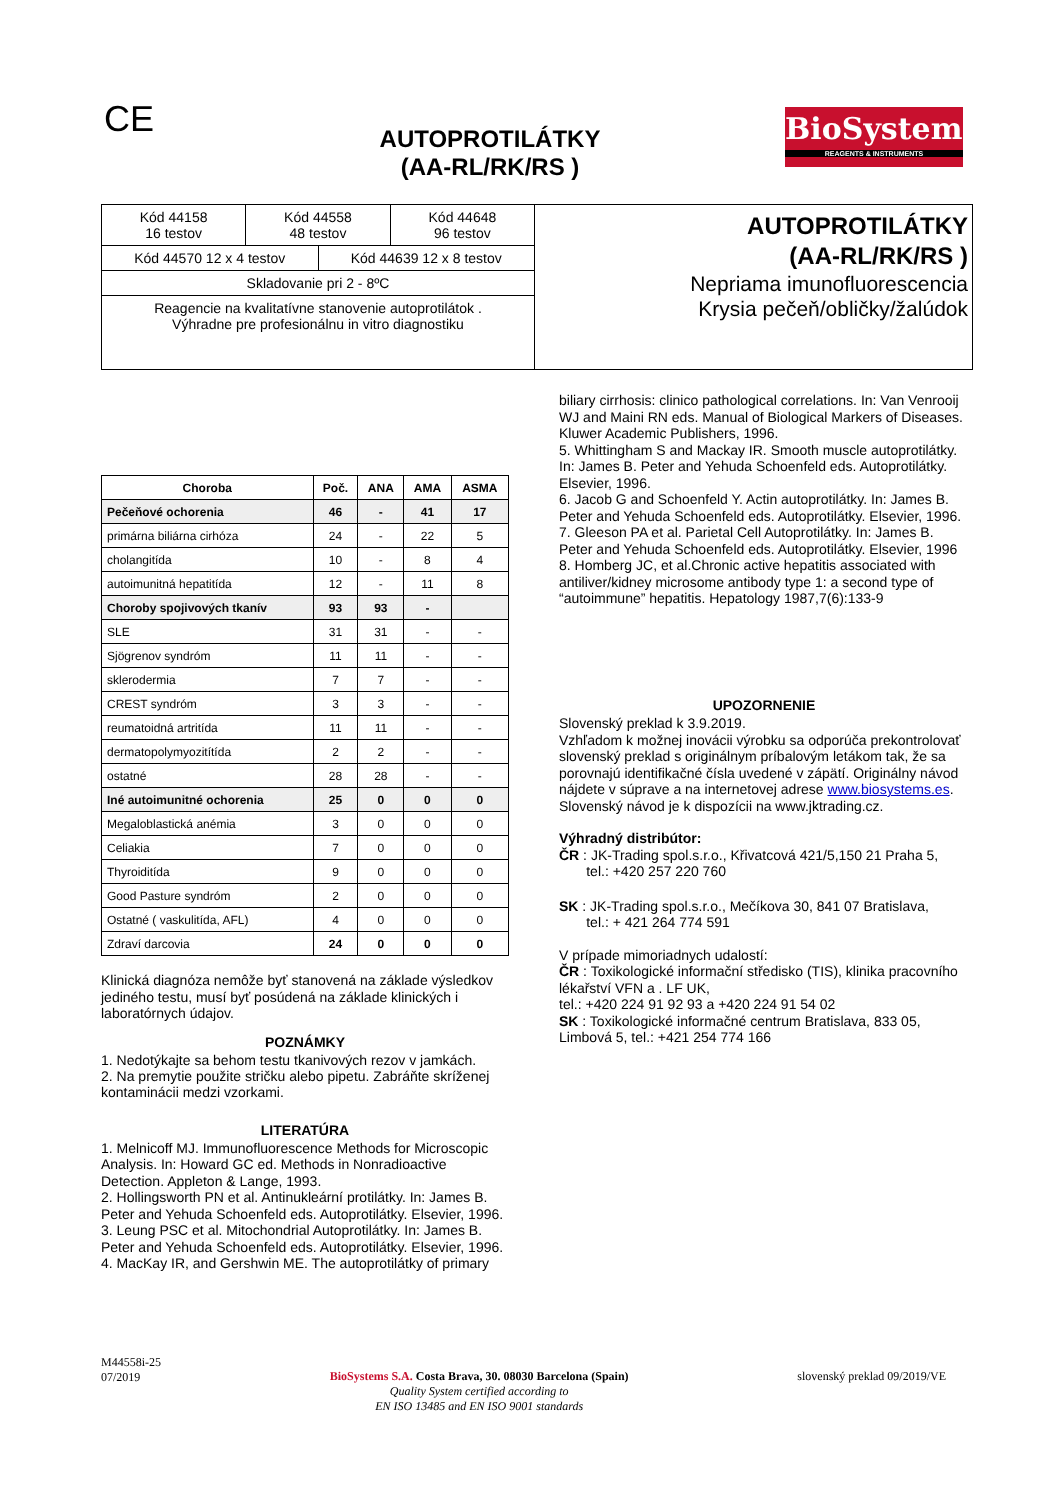CE
AUTOPROTILÁTKY
(AA-RL/RK/RS )
BioSystems
REAGENTS & INSTRUMENTS
| Kód 44158 16 testov | Kód 44558 48 testov | Kód 44648 96 testov |
| Kód 44570 12 x 4 testov | Kód 44639 12 x 8 testov |
| Skladovanie pri 2 - 8ºC | |
| Reagencie na kvalitatívne stanovenie autoprotilátok . Výhradne pre profesionálnu in vitro diagnostiku | |
AUTOPROTILÁTKY
(AA-RL/RK/RS )
Nepriama imunofluorescencia
Krysia pečeň/obličky/žalúdok
| Choroba | Poč. | ANA | AMA | ASMA |
| --- | --- | --- | --- | --- |
| Pečeňové ochorenia | 46 | - | 41 | 17 |
| primárna biliárna cirhóza | 24 | - | 22 | 5 |
| cholangitída | 10 | - | 8 | 4 |
| autoimunitná hepatitída | 12 | - | 11 | 8 |
| Choroby spojivových tkanív | 93 | 93 | - | |
| SLE | 31 | 31 | - | - |
| Sjögrenov syndróm | 11 | 11 | - | - |
| sklerodermia | 7 | 7 | - | - |
| CREST syndróm | 3 | 3 | - | - |
| reumatoidná artritída | 11 | 11 | - | - |
| dermatopolymyozitítída | 2 | 2 | - | - |
| ostatné | 28 | 28 | - | - |
| Iné autoimunitné ochorenia | 25 | 0 | 0 | 0 |
| Megaloblastická anémia | 3 | 0 | 0 | 0 |
| Celiakia | 7 | 0 | 0 | 0 |
| Thyroiditída | 9 | 0 | 0 | 0 |
| Good Pasture syndróm | 2 | 0 | 0 | 0 |
| Ostatné ( vaskulitída, AFL) | 4 | 0 | 0 | 0 |
| Zdraví darcovia | 24 | 0 | 0 | 0 |
Klinická diagnóza nemôže byť stanovená na základe výsledkov jediného testu, musí byť posúdená na základe klinických i laboratórnych údajov.
POZNÁMKY
1. Nedotýkajte sa behom testu tkanivových rezov v jamkách.
2. Na premytie použite stričku alebo pipetu. Zabráňte skríženej kontaminácii medzi vzorkami.
LITERATÚRA
1. Melnicoff MJ. Immunofluorescence Methods for Microscopic Analysis. In: Howard GC ed. Methods in Nonradioactive Detection. Appleton & Lange, 1993.
2. Hollingsworth PN et al. Antinukleární protilátky. In: James B. Peter and Yehuda Schoenfeld eds. Autoprotilátky. Elsevier, 1996.
3. Leung PSC et al. Mitochondrial Autoprotilátky. In: James B. Peter and Yehuda Schoenfeld eds. Autoprotilátky. Elsevier, 1996.
4. MacKay IR, and Gershwin ME. The autoprotilátky of primary
biliary cirrhosis: clinico pathological correlations. In: Van Venrooij WJ and Maini RN eds. Manual of Biological Markers of Diseases. Kluwer Academic Publishers, 1996.
5. Whittingham S and Mackay IR. Smooth muscle autoprotilátky. In: James B. Peter and Yehuda Schoenfeld eds. Autoprotilátky. Elsevier, 1996.
6. Jacob G and Schoenfeld Y. Actin autoprotilátky. In: James B. Peter and Yehuda Schoenfeld eds. Autoprotilátky. Elsevier, 1996.
7. Gleeson PA et al. Parietal Cell Autoprotilátky. In: James B. Peter and Yehuda Schoenfeld eds. Autoprotilátky. Elsevier, 1996
8. Homberg JC, et al.Chronic active hepatitis associated with antiliver/kidney microsome antibody type 1: a second type of “autoimmune” hepatitis. Hepatology 1987,7(6):133-9
UPOZORNENIE
Slovenský preklad k 3.9.2019.
Vzhľadom k možnej inovácii výrobku sa odporúča prekontrolovať slovenský preklad s originálnym príbalovým letákom tak, že sa porovnajú identifikačné čísla uvedené v zápätí. Originálny návod nájdete v súprave a na internetovej adrese www.biosystems.es.
Slovenský návod je k dispozícii na www.jktrading.cz.
Výhradný distribútor:
ČR : JK-Trading spol.s.r.o., Křivatcová 421/5,150 21 Praha 5,
tel.: +420 257 220 760
SK : JK-Trading spol.s.r.o., Mečíkova 30, 841 07 Bratislava,
tel.: + 421 264 774 591
V prípade mimoriadnych udalostí:
ČR : Toxikologické informační středisko (TIS), klinika pracovního lékařství VFN a . LF UK,
tel.: +420 224 91 92 93 a +420 224 91 54 02
SK : Toxikologické informačné centrum Bratislava, 833 05, Limbová 5, tel.: +421 254 774 166
M44558i-25
07/2019
BioSystems S.A. Costa Brava, 30. 08030 Barcelona (Spain)
Quality System certified according to
EN ISO 13485 and EN ISO 9001 standards
slovenský preklad 09/2019/VE